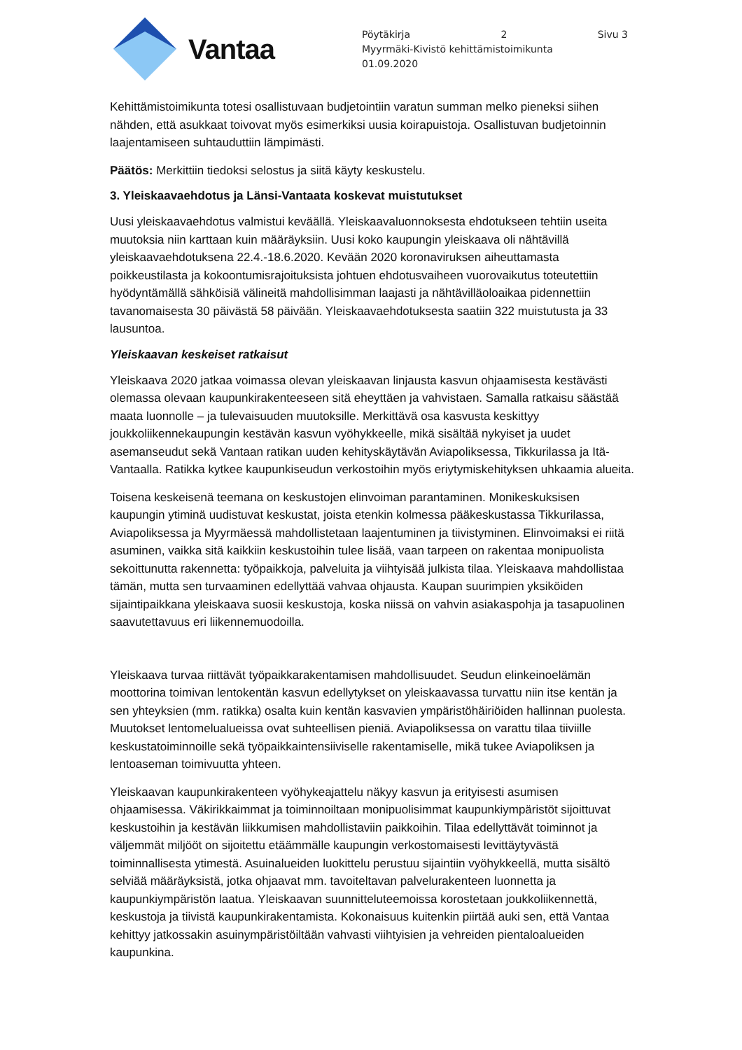Vantaa
Pöytäkirja 2 Sivu 3
Myyrmäki-Kivistö kehittämistoimikunta
01.09.2020
Kehittämistoimikunta totesi osallistuvaan budjetointiin varatun summan melko pieneksi siihen nähden, että asukkaat toivovat myös esimerkiksi uusia koirapuistoja. Osallistuvan budjetoinnin laajentamiseen suhtauduttiin lämpimästi.
Päätös: Merkittiin tiedoksi selostus ja siitä käyty keskustelu.
3. Yleiskaavaehdotus ja Länsi-Vantaata koskevat muistutukset
Uusi yleiskaavaehdotus valmistui keväällä. Yleiskaavaluonnoksesta ehdotukseen tehtiin useita muutoksia niin karttaan kuin määräyksiin. Uusi koko kaupungin yleiskaava oli nähtävillä yleiskaavaehdotuksena 22.4.-18.6.2020. Kevään 2020 koronaviruksen aiheuttamasta poikkeustilasta ja kokoontumisrajoituksista johtuen ehdotusvaiheen vuorovaikutus toteutettiin hyödyntämällä sähköisiä välineitä mahdollisimman laajasti ja nähtävilläoloaikaa pidennettiin tavanomaisesta 30 päivästä 58 päivään. Yleiskaavaehdotuksesta saatiin 322 muistutusta ja 33 lausuntoa.
Yleiskaavan keskeiset ratkaisut
Yleiskaava 2020 jatkaa voimassa olevan yleiskaavan linjausta kasvun ohjaamisesta kestävästi olemassa olevaan kaupunkirakenteeseen sitä eheyttäen ja vahvistaen. Samalla ratkaisu säästää maata luonnolle – ja tulevaisuuden muutoksille. Merkittävä osa kasvusta keskittyy joukkoliikennekaupungin kestävän kasvun vyöhykkeelle, mikä sisältää nykyiset ja uudet asemanseudut sekä Vantaan ratikan uuden kehityskäytävän Aviapoliksessa, Tikkurilassa ja Itä-Vantaalla. Ratikka kytkee kaupunkiseudun verkostoihin myös eriytymiskehityksen uhkaamia alueita.
Toisena keskeisenä teemana on keskustojen elinvoiman parantaminen. Monikeskuksisen kaupungin ytiminä uudistuvat keskustat, joista etenkin kolmessa pääkeskustassa Tikkurilassa, Aviapoliksessa ja Myyrmäessä mahdollistetaan laajentuminen ja tiivistyminen. Elinvoimaksi ei riitä asuminen, vaikka sitä kaikkiin keskustoihin tulee lisää, vaan tarpeen on rakentaa monipuolista sekoittunutta rakennetta: työpaikkoja, palveluita ja viihtyisää julkista tilaa. Yleiskaava mahdollistaa tämän, mutta sen turvaaminen edellyttää vahvaa ohjausta. Kaupan suurimpien yksiköiden sijaintipaikkana yleiskaava suosii keskustoja, koska niissä on vahvin asiakaspohja ja tasapuolinen saavutettavuus eri liikennemuodoilla.
Yleiskaava turvaa riittävät työpaikkarakentamisen mahdollisuudet. Seudun elinkeinoelämän moottorina toimivan lentokentän kasvun edellytykset on yleiskaavassa turvattu niin itse kentän ja sen yhteyksien (mm. ratikka) osalta kuin kentän kasvavien ympäristöhäiriöiden hallinnan puolesta. Muutokset lentomelualueissa ovat suhteellisen pieniä. Aviapoliksessa on varattu tilaa tiiviille keskustatoiminnoille sekä työpaikkaintensiiviselle rakentamiselle, mikä tukee Aviapoliksen ja lentoaseman toimivuutta yhteen.
Yleiskaavan kaupunkirakenteen vyöhykeajattelu näkyy kasvun ja erityisesti asumisen ohjaamisessa. Väkirikkaimmat ja toiminnoiltaan monipuolisimmat kaupunkiympäristöt sijoittuvat keskustoihin ja kestävän liikkumisen mahdollistaviin paikkoihin. Tilaa edellyttävät toiminnot ja väljemmät miljööt on sijoitettu etäämmälle kaupungin verkostomaisesti levittäytyvästä toiminnallisesta ytimestä. Asuinalueiden luokittelu perustuu sijaintiin vyöhykkeellä, mutta sisältö selviää määräyksistä, jotka ohjaavat mm. tavoiteltavan palvelurakenteen luonnetta ja kaupunkiympäristön laatua. Yleiskaavan suunnitteluteemoissa korostetaan joukkoliikennettä, keskustoja ja tiivistä kaupunkirakentamista. Kokonaisuus kuitenkin piirtää auki sen, että Vantaa kehittyy jatkossakin asuinympäristöiltään vahvasti viihtyisien ja vehreiden pientaloalueiden kaupunkina.